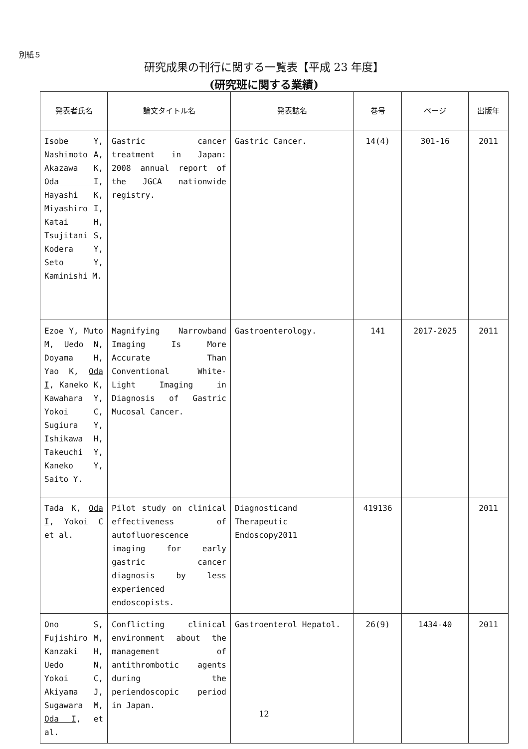別紙５
研究成果の刊行に関する一覧表【平成 23 年度】
(研究班に関する業績)
| 発表者氏名 | 論文タイトル名 | 発表誌名 | 巻号 | ページ | 出版年 |
| --- | --- | --- | --- | --- | --- |
| Isobe Y, Nashimoto A, Akazawa K, Oda I, Hayashi K, Miyashiro I, Katai H, Tsujitani S, Kodera Y, Seto Y, Kaminishi M. | Gastric cancer treatment in Japan: 2008 annual report of the JGCA nationwide registry. | Gastric Cancer. | 14(4) | 301-16 | 2011 |
| Ezoe Y, Muto M, Uedo N, Doyama H, Yao K, Oda I , Kaneko K, Kawahara Y, Yokoi C, Sugiura Y, Ishikawa H, Takeuchi Y, Kaneko Y, Saito Y. | Magnifying Narrowband Imaging Is More Accurate Than Conventional White-Light Imaging in Diagnosis of Gastric Mucosal Cancer. | Gastroenterology. | 141 | 2017-2025 | 2011 |
| Tada K, Oda I , Yokoi C et al. | Pilot study on clinical effectiveness of autofluorescence imaging for early gastric cancer diagnosis by less experienced endoscopists. | Diagnosticand Therapeutic Endoscopy2011 | 419136 | | 2011 |
| Ono S, Fujishiro M, Kanzaki H, Uedo N, Yokoi C, Akiyama J, Sugawara M, Oda I , et al. | Conflicting clinical environment about the management of antithrombotic agents during the periendoscopic period in Japan. | Gastroenterol Hepatol. | 26(9) | 1434-40 | 2011 |
12